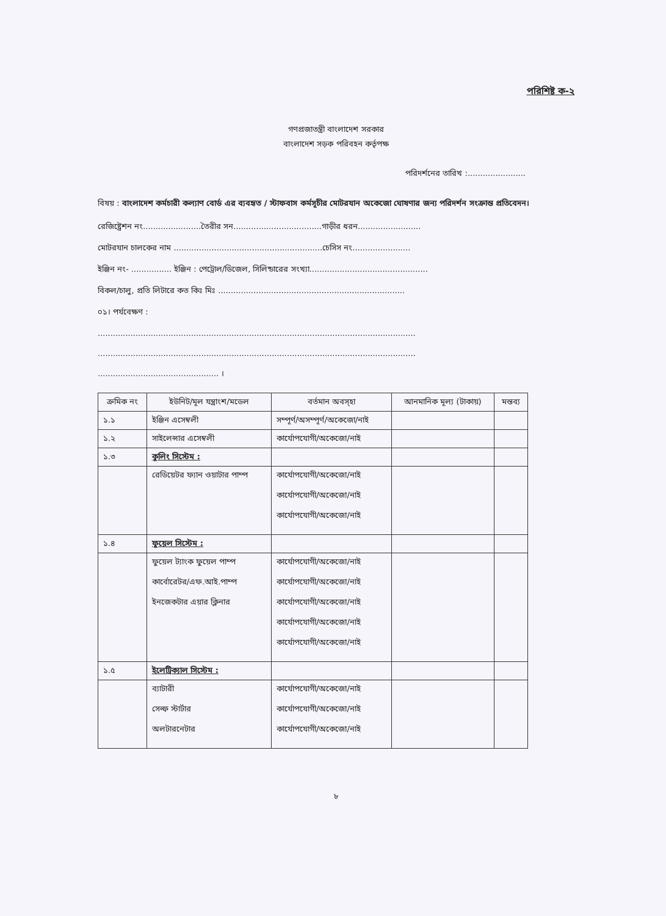পরিশিষ্ট ক-২
গণপ্রজাতন্ত্রী বাংলাদেশ সরকার
বাংলাদেশ সড়ক পরিবহন কর্তৃপক্ষ
পরিদর্শনের তারিখ :.......................
বিষয় : বাংলাদেশ কর্মচারী কল্যাণ বোর্ড এর ব্যবহৃত / স্টাফবাস কর্মসূচীর মোটরযান অকেজো ঘোষণার জন্য পরিদর্শন সংক্রান্ত প্রতিবেদন।
রেজিষ্ট্রেশন নং.......................তৈরীর সন...................................গাড়ীর ধরন.........................
মোটরযান চালকের নাম ...........................................................চেসিস নং.......................
ইঞ্জিন নং- ................ ইঞ্জিন : পেট্রোল/ডিজেল, সিলিন্ডারের সংখ্যা...............................................
বিকল/চালু, প্রতি লিটারে কত কিঃ মিঃ ..........................................................................
০১। পর্যবেক্ষণ :
..............................................................................................................................
..............................................................................................................................
................................................ ।
| ক্রমিক নং | ইউনিট/মূল যন্ত্রাংশ/মডেল | বর্তমান অবস্হা | আনমানিক মূল্য (টাকায়) | মন্তব্য |
| --- | --- | --- | --- | --- |
| ১.১ | ইঞ্জিন এসেম্বলী | সম্পূর্ণ/অসম্পূর্ণ/অকেজো/নাই | | |
| ১.২ | সাইলেন্সার এসেম্বলী | কার্যোপযোগী/অকেজো/নাই | | |
| ১.৩ | কুলিং সিস্টেম : | | | |
| | রেডিয়েটর ফ্যান ওয়াটার পাম্প | কার্যোপযোগী/অকেজো/নাই কার্যোপযোগী/অকেজো/নাই কার্যোপযোগী/অকেজো/নাই | | |
| ১.৪ | ফুয়েল সিস্টেম : | | | |
| | ফুয়েল ট্যাংক ফুয়েল পাম্প কার্বোরেটর/এফ.আই.পাম্প ইনজেকটার এয়ার ক্লিনার | কার্যোপযোগী/অকেজো/নাই কার্যোপযোগী/অকেজো/নাই কার্যোপযোগী/অকেজো/নাই কার্যোপযোগী/অকেজো/নাই কার্যোপযোগী/অকেজো/নাই | | |
| ১.৫ | ইলেট্রিক্যাল সিস্টেম : | | | |
| | ব্যাটারী সেল্ফ স্টার্টার অলটারনেটার | কার্যোপযোগী/অকেজো/নাই কার্যোপযোগী/অকেজো/নাই কার্যোপযোগী/অকেজো/নাই | | |
৮